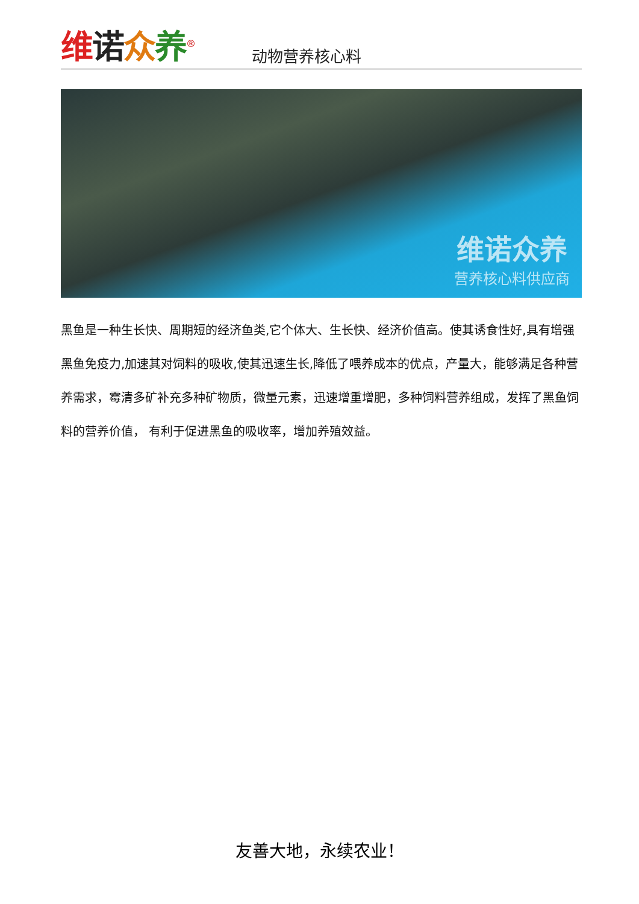维诺众养<sup>®</sup>
动物营养核心料
维诺众养
营养核心料供应商
黑鱼是一种生长快、周期短的经济鱼类,它个体大、生长快、经济价值高。使其诱食性好,具有增强黑鱼免疫力,加速其对饲料的吸收,使其迅速生长,降低了喂养成本的优点，产量大，能够满足各种营养需求，霉清多矿补充多种矿物质，微量元素，迅速增重增肥，多种饲料营养组成，发挥了黑鱼饲料的营养价值， 有利于促进黑鱼的吸收率，增加养殖效益。
友善大地，永续农业！